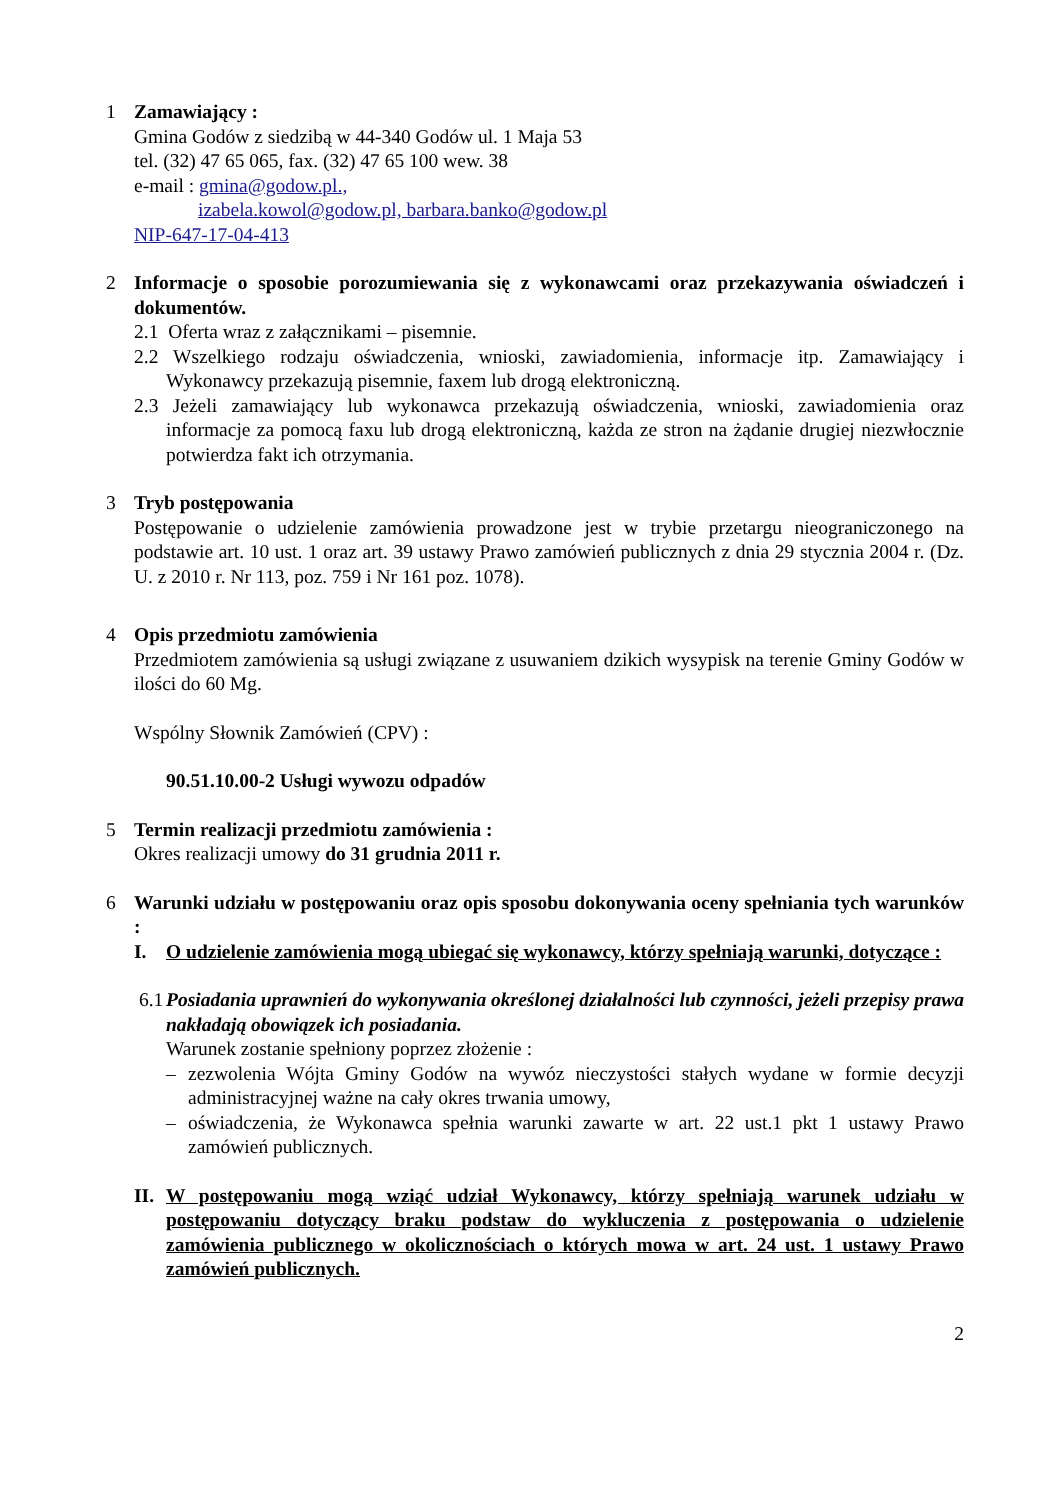1 Zamawiający :
Gmina Godów z siedzibą w 44-340 Godów ul. 1 Maja 53
tel. (32) 47 65 065, fax. (32) 47 65 100 wew. 38
e-mail : gmina@godow.pl.,
izabela.kowol@godow.pl, barbara.banko@godow.pl
NIP-647-17-04-413
2 Informacje o sposobie porozumiewania się z wykonawcami oraz przekazywania oświadczeń i dokumentów.
2.1 Oferta wraz z załącznikami – pisemnie.
2.2 Wszelkiego rodzaju oświadczenia, wnioski, zawiadomienia, informacje itp. Zamawiający i Wykonawcy przekazują pisemnie, faxem lub drogą elektroniczną.
2.3 Jeżeli zamawiający lub wykonawca przekazują oświadczenia, wnioski, zawiadomienia oraz informacje za pomocą faxu lub drogą elektroniczną, każda ze stron na żądanie drugiej niezwłocznie potwierdza fakt ich otrzymania.
3 Tryb postępowania
Postępowanie o udzielenie zamówienia prowadzone jest w trybie przetargu nieograniczonego na podstawie art. 10 ust. 1 oraz art. 39 ustawy Prawo zamówień publicznych z dnia 29 stycznia 2004 r. (Dz. U. z 2010 r. Nr 113, poz. 759 i Nr 161 poz. 1078).
4 Opis przedmiotu zamówienia
Przedmiotem zamówienia są usługi związane z usuwaniem dzikich wysypisk na terenie Gminy Godów w ilości do 60 Mg.
Wspólny Słownik Zamówień (CPV) :
90.51.10.00-2 Usługi wywozu odpadów
5 Termin realizacji przedmiotu zamówienia :
Okres realizacji umowy do 31 grudnia 2011 r.
6 Warunki udziału w postępowaniu oraz opis sposobu dokonywania oceny spełniania tych warunków :
I. O udzielenie zamówienia mogą ubiegać się wykonawcy, którzy spełniają warunki, dotyczące :
6.1
Posiadania uprawnień do wykonywania określonej działalności lub czynności, jeżeli przepisy prawa nakładają obowiązek ich posiadania.
Warunek zostanie spełniony poprzez złożenie :
– zezwolenia Wójta Gminy Godów na wywóz nieczystości stałych wydane w formie decyzji administracyjnej ważne na cały okres trwania umowy,
– oświadczenia, że Wykonawca spełnia warunki zawarte w art. 22 ust.1 pkt 1 ustawy Prawo zamówień publicznych.
II.
W postępowaniu mogą wziąć udział Wykonawcy, którzy spełniają warunek udziału w postępowaniu dotyczący braku podstaw do wykluczenia z postępowania o udzielenie zamówienia publicznego w okolicznościach o których mowa w art. 24 ust. 1 ustawy Prawo zamówień publicznych.
2